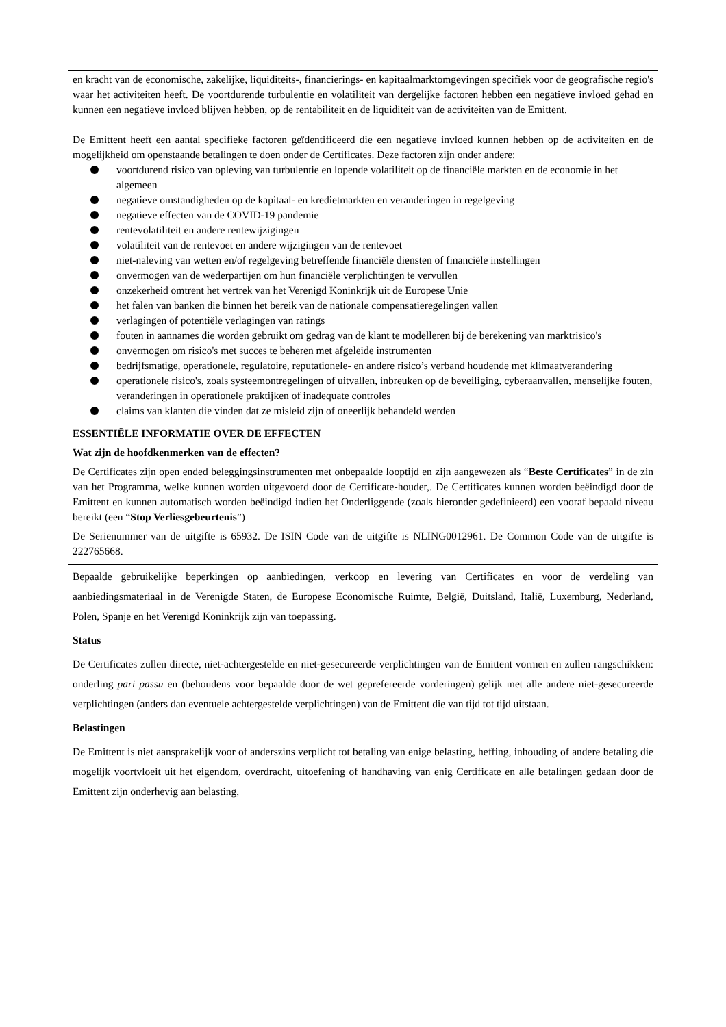| en kracht van de economische, zakelijke, liquiditeits-, financierings- en kapitaalmarktomgevingen specifiek voor de geografische regio's waar het activiteiten heeft. De voortdurende turbulentie en volatiliteit van dergelijke factoren hebben een negatieve invloed gehad en kunnen een negatieve invloed blijven hebben, op de rentabiliteit en de liquiditeit van de activiteiten van de Emittent. De Emittent heeft een aantal specifieke factoren geïdentificeerd die een negatieve invloed kunnen hebben op de activiteiten en de mogelijkheid om openstaande betalingen te doen onder de Certificates. Deze factoren zijn onder andere: voortdurend risico van opleving van turbulentie en lopende volatiliteit op de financiële markten en de economie in het algemeen negatieve omstandigheden op de kapitaal- en kredietmarkten en veranderingen in regelgeving negatieve effecten van de COVID-19 pandemie rentevolatiliteit en andere rentewijzigingen volatiliteit van de rentevoet en andere wijzigingen van de rentevoet niet-naleving van wetten en/of regelgeving betreffende financiële diensten of financiële instellingen onvermogen van de wederpartijen om hun financiële verplichtingen te vervullen onzekerheid omtrent het vertrek van het Verenigd Koninkrijk uit de Europese Unie het falen van banken die binnen het bereik van de nationale compensatieregelingen vallen verlagingen of potentiële verlagingen van ratings fouten in aannames die worden gebruikt om gedrag van de klant te modelleren bij de berekening van marktrisico's onvermogen om risico's met succes te beheren met afgeleide instrumenten bedrijfsmatige, operationele, regulatoire, reputationele- en andere risico’s verband houdende met klimaatverandering operationele risico's, zoals systeemontregelingen of uitvallen, inbreuken op de beveiliging, cyberaanvallen, menselijke fouten, veranderingen in operationele praktijken of inadequate controles claims van klanten die vinden dat ze misleid zijn of oneerlijk behandeld werden |
| ESSENTIËLE INFORMATIE OVER DE EFFECTEN Wat zijn de hoofdkenmerken van de effecten? De Certificates zijn open ended beleggingsinstrumenten met onbepaalde looptijd en zijn aangewezen als “ Beste Certificates ” in de zin van het Programma, welke kunnen worden uitgevoerd door de Certificate-houder,. De Certificates kunnen worden beëindigd door de Emittent en kunnen automatisch worden beëindigd indien het Onderliggende (zoals hieronder gedefinieerd) een vooraf bepaald niveau bereikt (een “ Stop Verliesgebeurtenis ”) De Serienummer van de uitgifte is 65932. De ISIN Code van de uitgifte is NLING0012961. De Common Code van de uitgifte is 222765668. |
| Bepaalde gebruikelijke beperkingen op aanbiedingen, verkoop en levering van Certificates en voor de verdeling van aanbiedingsmateriaal in de Verenigde Staten, de Europese Economische Ruimte, België, Duitsland, Italië, Luxemburg, Nederland, Polen, Spanje en het Verenigd Koninkrijk zijn van toepassing. Status De Certificates zullen directe, niet-achtergestelde en niet-gesecureerde verplichtingen van de Emittent vormen en zullen rangschikken: onderling pari passu en (behoudens voor bepaalde door de wet geprefereerde vorderingen) gelijk met alle andere niet-gesecureerde verplichtingen (anders dan eventuele achtergestelde verplichtingen) van de Emittent die van tijd tot tijd uitstaan. Belastingen De Emittent is niet aansprakelijk voor of anderszins verplicht tot betaling van enige belasting, heffing, inhouding of andere betaling die mogelijk voortvloeit uit het eigendom, overdracht, uitoefening of handhaving van enig Certificate en alle betalingen gedaan door de Emittent zijn onderhevig aan belasting, |